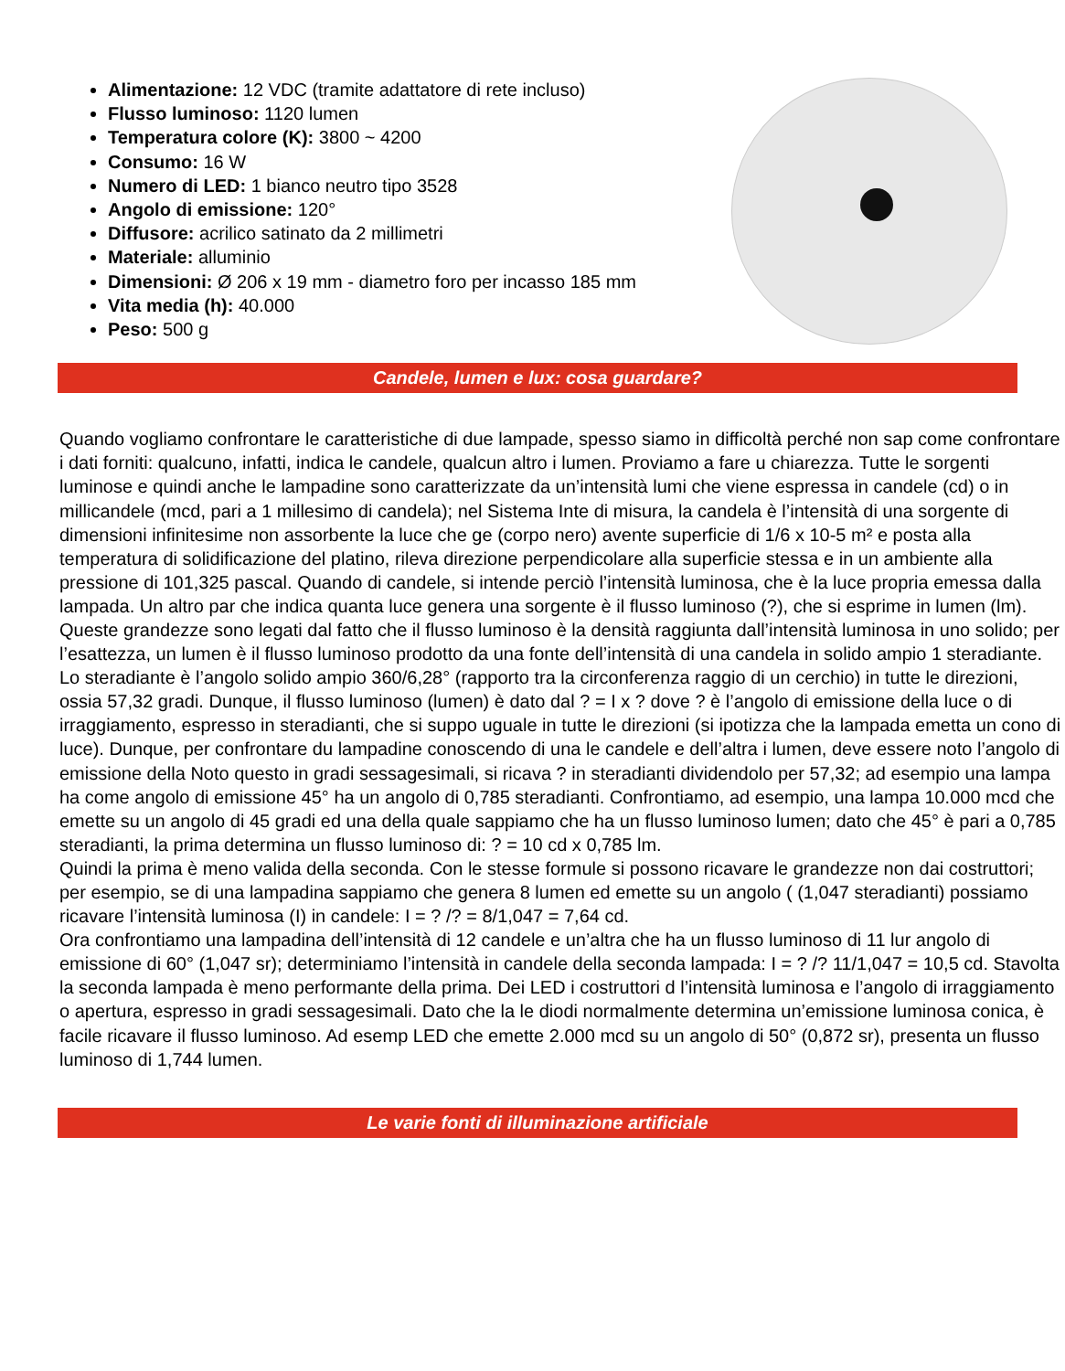Alimentazione: 12 VDC (tramite adattatore di rete incluso)
Flusso luminoso: 1120 lumen
Temperatura colore (K): 3800 ~ 4200
Consumo: 16 W
Numero di LED: 1 bianco neutro tipo 3528
Angolo di emissione: 120°
Diffusore: acrilico satinato da 2 millimetri
Materiale: alluminio
Dimensioni: Ø 206 x 19 mm - diametro foro per incasso 185 mm
Vita media (h): 40.000
Peso: 500 g
Candele, lumen e lux: cosa guardare?
Quando vogliamo confrontare le caratteristiche di due lampade, spesso siamo in difficoltà perché non sap come confrontare i dati forniti: qualcuno, infatti, indica le candele, qualcun altro i lumen. Proviamo a fare u chiarezza. Tutte le sorgenti luminose e quindi anche le lampadine sono caratterizzate da un’intensità lumi che viene espressa in candele (cd) o in millicandele (mcd, pari a 1 millesimo di candela); nel Sistema Inte di misura, la candela è l’intensità di una sorgente di dimensioni infinitesime non assorbente la luce che ge (corpo nero) avente superficie di 1/6 x 10-5 m² e posta alla temperatura di solidificazione del platino, rileva direzione perpendicolare alla superficie stessa e in un ambiente alla pressione di 101,325 pascal. Quando di candele, si intende perciò l’intensità luminosa, che è la luce propria emessa dalla lampada. Un altro par che indica quanta luce genera una sorgente è il flusso luminoso (?), che si esprime in lumen (lm). Queste grandezze sono legati dal fatto che il flusso luminoso è la densità raggiunta dall’intensità luminosa in uno solido; per l’esattezza, un lumen è il flusso luminoso prodotto da una fonte dell’intensità di una candela in solido ampio 1 steradiante. Lo steradiante è l’angolo solido ampio 360/6,28° (rapporto tra la circonferenza raggio di un cerchio) in tutte le direzioni, ossia 57,32 gradi. Dunque, il flusso luminoso (lumen) è dato dal ? = I x ? dove ? è l’angolo di emissione della luce o di irraggiamento, espresso in steradianti, che si suppo uguale in tutte le direzioni (si ipotizza che la lampada emetta un cono di luce). Dunque, per confrontare du lampadine conoscendo di una le candele e dell’altra i lumen, deve essere noto l’angolo di emissione della Noto questo in gradi sessagesimali, si ricava ? in steradianti dividendolo per 57,32; ad esempio una lampa ha come angolo di emissione 45° ha un angolo di 0,785 steradianti. Confrontiamo, ad esempio, una lampa 10.000 mcd che emette su un angolo di 45 gradi ed una della quale sappiamo che ha un flusso luminoso lumen; dato che 45° è pari a 0,785 steradianti, la prima determina un flusso luminoso di: ? = 10 cd x 0,785 lm.
Quindi la prima è meno valida della seconda. Con le stesse formule si possono ricavare le grandezze non dai costruttori; per esempio, se di una lampadina sappiamo che genera 8 lumen ed emette su un angolo ( (1,047 steradianti) possiamo ricavare l’intensità luminosa (I) in candele: I = ? /? = 8/1,047 = 7,64 cd.
Ora confrontiamo una lampadina dell’intensità di 12 candele e un’altra che ha un flusso luminoso di 11 lur angolo di emissione di 60° (1,047 sr); determiniamo l’intensità in candele della seconda lampada: I = ? /? 11/1,047 = 10,5 cd. Stavolta la seconda lampada è meno performante della prima. Dei LED i costruttori d l’intensità luminosa e l’angolo di irraggiamento o apertura, espresso in gradi sessagesimali. Dato che la le diodi normalmente determina un’emissione luminosa conica, è facile ricavare il flusso luminoso. Ad esemp LED che emette 2.000 mcd su un angolo di 50° (0,872 sr), presenta un flusso luminoso di 1,744 lumen.
Le varie fonti di illuminazione artificiale